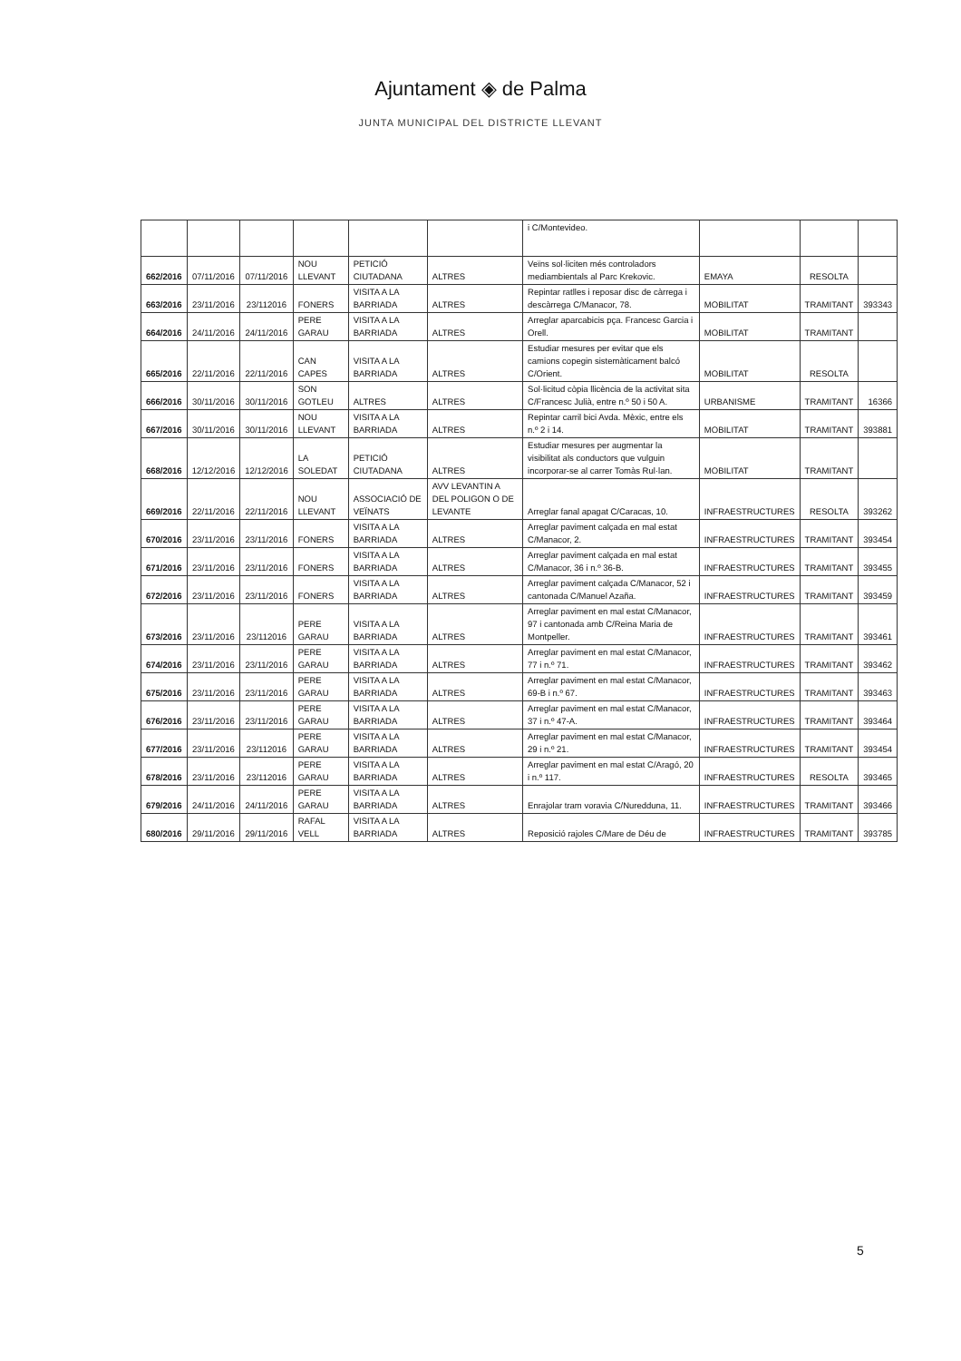Ajuntament ◈ de Palma
JUNTA MUNICIPAL DEL DISTRICTE LLEVANT
| | | | | | | i C/Montevideo. | | | |
| 662/2016 | 07/11/2016 | 07/11/2016 | NOU LLEVANT | PETICIÓ CIUTADANA | ALTRES | Veïns sol·liciten més controladors mediambientals al Parc Krekovic. | EMAYA | RESOLTA | |
| 663/2016 | 23/11/2016 | 23/112016 | FONERS | VISITA A LA BARRIADA | ALTRES | Repintar ratlles i reposar disc de càrrega i descàrrega C/Manacor, 78. | MOBILITAT | TRAMITANT | 393343 |
| 664/2016 | 24/11/2016 | 24/11/2016 | PERE GARAU | VISITA A LA BARRIADA | ALTRES | Arreglar aparcabicis pça. Francesc Garcia i Orell. | MOBILITAT | TRAMITANT | |
| 665/2016 | 22/11/2016 | 22/11/2016 | CAN CAPES | VISITA A LA BARRIADA | ALTRES | Estudiar mesures per evitar que els camions copegin sistemàticament balcó C/Orient. | MOBILITAT | RESOLTA | |
| 666/2016 | 30/11/2016 | 30/11/2016 | SON GOTLEU | ALTRES | ALTRES | Sol·licitud còpia llicència de la activitat sita C/Francesc Julià, entre n.º 50 i 50 A. | URBANISME | TRAMITANT | 16366 |
| 667/2016 | 30/11/2016 | 30/11/2016 | NOU LLEVANT | VISITA A LA BARRIADA | ALTRES | Repintar carril bici Avda. Mèxic, entre els n.º 2 i 14. | MOBILITAT | TRAMITANT | 393881 |
| 668/2016 | 12/12/2016 | 12/12/2016 | LA SOLEDAT | PETICIÓ CIUTADANA | ALTRES | Estudiar mesures per augmentar la visibilitat als conductors que vulguin incorporar-se al carrer Tomàs Rul·lan. | MOBILITAT | TRAMITANT | |
| 669/2016 | 22/11/2016 | 22/11/2016 | NOU LLEVANT | ASSOCIACIÓ DE VEÏNATS | AVV LEVANTIN A DEL POLIGON O DE LEVANTE | Arreglar fanal apagat C/Caracas, 10. | INFRAESTRUCTURES | RESOLTA | 393262 |
| 670/2016 | 23/11/2016 | 23/11/2016 | FONERS | VISITA A LA BARRIADA | ALTRES | Arreglar paviment calçada en mal estat C/Manacor, 2. | INFRAESTRUCTURES | TRAMITANT | 393454 |
| 671/2016 | 23/11/2016 | 23/11/2016 | FONERS | VISITA A LA BARRIADA | ALTRES | Arreglar paviment calçada en mal estat C/Manacor, 36 i n.º 36-B. | INFRAESTRUCTURES | TRAMITANT | 393455 |
| 672/2016 | 23/11/2016 | 23/11/2016 | FONERS | VISITA A LA BARRIADA | ALTRES | Arreglar paviment calçada C/Manacor, 52 i cantonada C/Manuel Azaña. | INFRAESTRUCTURES | TRAMITANT | 393459 |
| 673/2016 | 23/11/2016 | 23/112016 | PERE GARAU | VISITA A LA BARRIADA | ALTRES | Arreglar paviment en mal estat C/Manacor, 97 i cantonada amb C/Reina Maria de Montpeller. | INFRAESTRUCTURES | TRAMITANT | 393461 |
| 674/2016 | 23/11/2016 | 23/11/2016 | PERE GARAU | VISITA A LA BARRIADA | ALTRES | Arreglar paviment en mal estat C/Manacor, 77 i n.º 71. | INFRAESTRUCTURES | TRAMITANT | 393462 |
| 675/2016 | 23/11/2016 | 23/11/2016 | PERE GARAU | VISITA A LA BARRIADA | ALTRES | Arreglar paviment en mal estat C/Manacor, 69-B i n.º 67. | INFRAESTRUCTURES | TRAMITANT | 393463 |
| 676/2016 | 23/11/2016 | 23/11/2016 | PERE GARAU | VISITA A LA BARRIADA | ALTRES | Arreglar paviment en mal estat C/Manacor, 37 i n.º 47-A. | INFRAESTRUCTURES | TRAMITANT | 393464 |
| 677/2016 | 23/11/2016 | 23/112016 | PERE GARAU | VISITA A LA BARRIADA | ALTRES | Arreglar paviment en mal estat C/Manacor, 29 i n.º 21. | INFRAESTRUCTURES | TRAMITANT | 393454 |
| 678/2016 | 23/11/2016 | 23/112016 | PERE GARAU | VISITA A LA BARRIADA | ALTRES | Arreglar paviment en mal estat C/Aragó, 20 i n.º 117. | INFRAESTRUCTURES | RESOLTA | 393465 |
| 679/2016 | 24/11/2016 | 24/11/2016 | PERE GARAU | VISITA A LA BARRIADA | ALTRES | Enrajolar tram voravia C/Nuredduna, 11. | INFRAESTRUCTURES | TRAMITANT | 393466 |
| 680/2016 | 29/11/2016 | 29/11/2016 | RAFAL VELL | VISITA A LA BARRIADA | ALTRES | Reposició rajoles C/Mare de Déu de | INFRAESTRUCTURES | TRAMITANT | 393785 |
5